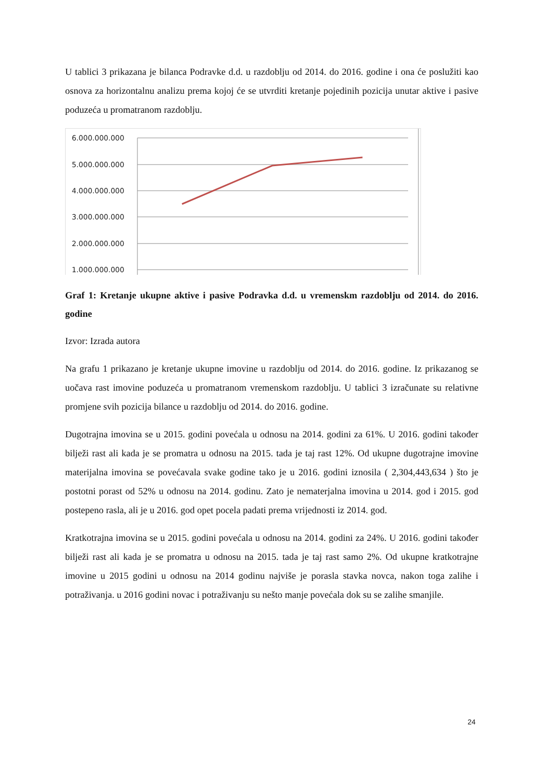U tablici 3 prikazana je bilanca Podravke d.d. u razdoblju od 2014. do 2016. godine i ona će poslužiti kao osnova za horizontalnu analizu prema kojoj će se utvrditi kretanje pojedinih pozicija unutar aktive i pasive poduzeća u promatranom razdoblju.
6.000.000.000
5.000.000.000
4.000.000.000
3.000.000.000
2.000.000.000
1.000.000.000
Graf 1: Kretanje ukupne aktive i pasive Podravka d.d. u vremenskm razdoblju od 2014. do 2016. godine
Izvor: Izrada autora
Na grafu 1 prikazano je kretanje ukupne imovine u razdoblju od 2014. do 2016. godine. Iz prikazanog se uočava rast imovine poduzeća u promatranom vremenskom razdoblju. U tablici 3 izračunate su relativne promjene svih pozicija bilance u razdoblju od 2014. do 2016. godine.
Dugotrajna imovina se u 2015. godini povećala u odnosu na 2014. godini za 61%. U 2016. godini također bilježi rast ali kada je se promatra u odnosu na 2015. tada je taj rast 12%. Od ukupne dugotrajne imovine materijalna imovina se povećavala svake godine tako je u 2016. godini iznosila ( 2,304,443,634 ) što je postotni porast od 52% u odnosu na 2014. godinu. Zato je nematerjalna imovina u 2014. god i 2015. god postepeno rasla, ali je u 2016. god opet pocela padati prema vrijednosti iz 2014. god.
Kratkotrajna imovina se u 2015. godini povećala u odnosu na 2014. godini za 24%. U 2016. godini također bilježi rast ali kada je se promatra u odnosu na 2015. tada je taj rast samo 2%. Od ukupne kratkotrajne imovine u 2015 godini u odnosu na 2014 godinu najviše je porasla stavka novca, nakon toga zalihe i potraživanja. u 2016 godini novac i potraživanju su nešto manje povećala dok su se zalihe smanjile.
24